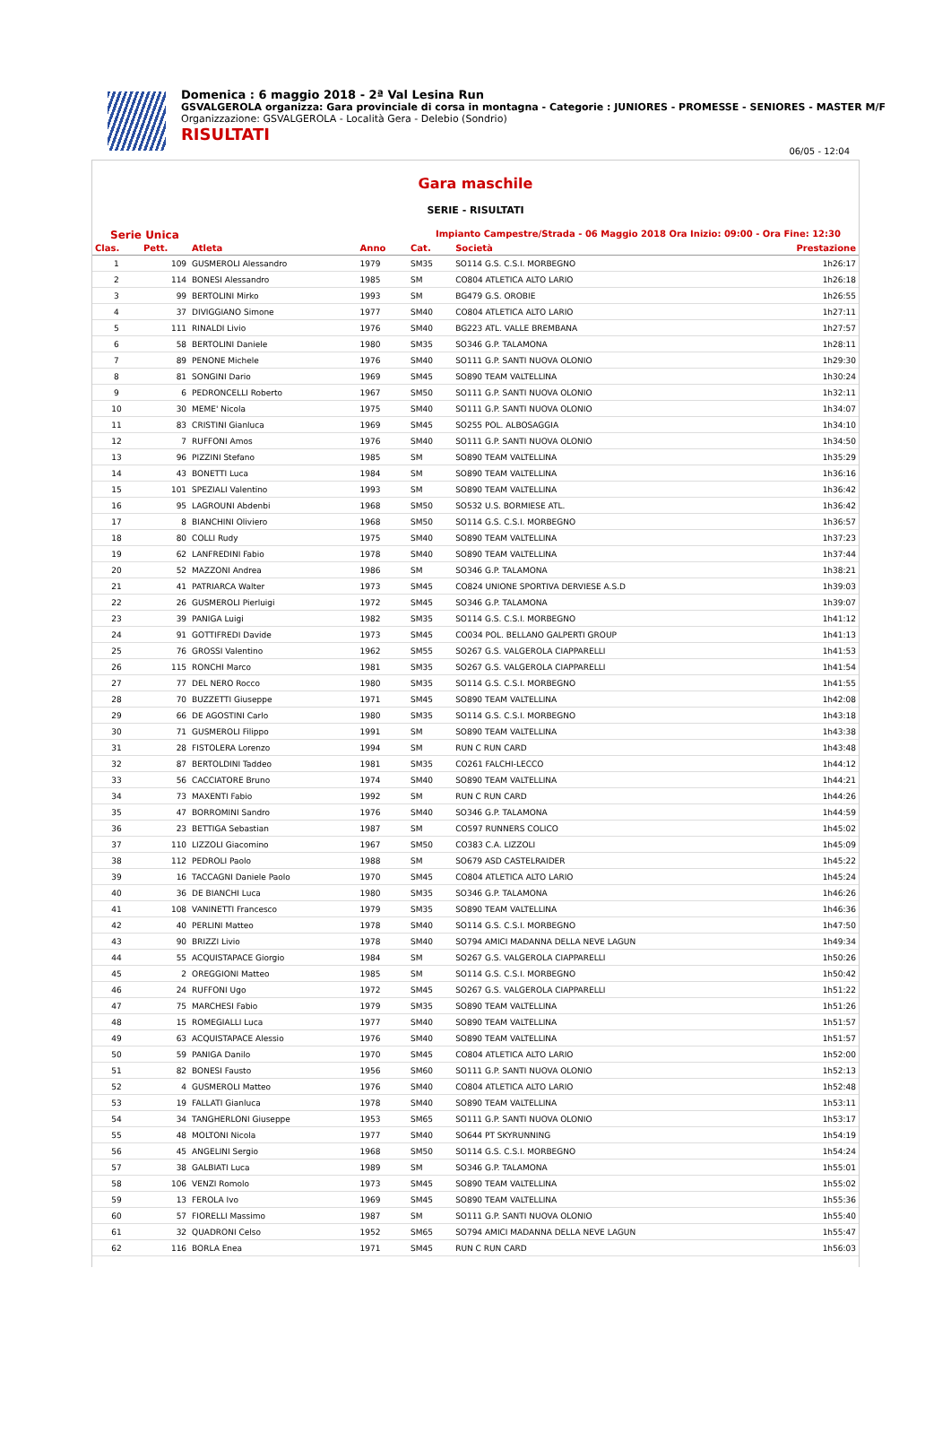Domenica : 6 maggio 2018 - 2ª Val Lesina Run
GSVALGEROLA organizza: Gara provinciale di corsa in montagna - Categorie : JUNIORES - PROMESSE - SENIORES - MASTER M/F
Organizzazione: GSVALGEROLA - Località Gera - Delebio (Sondrio)
RISULTATI
06/05 - 12:04
Gara maschile
SERIE - RISULTATI
Serie Unica Impianto Campestre/Strada - 06 Maggio 2018 Ora Inizio: 09:00 - Ora Fine: 12:30
| Clas. | Pett. | Atleta | Anno | Cat. | Società | Prestazione |
| --- | --- | --- | --- | --- | --- | --- |
| 1 | 109 | GUSMEROLI Alessandro | 1979 | SM35 | SO114 G.S. C.S.I. MORBEGNO | 1h26:17 |
| 2 | 114 | BONESI Alessandro | 1985 | SM | CO804 ATLETICA ALTO LARIO | 1h26:18 |
| 3 | 99 | BERTOLINI Mirko | 1993 | SM | BG479 G.S. OROBIE | 1h26:55 |
| 4 | 37 | DIVIGGIANO Simone | 1977 | SM40 | CO804 ATLETICA ALTO LARIO | 1h27:11 |
| 5 | 111 | RINALDI Livio | 1976 | SM40 | BG223 ATL. VALLE BREMBANA | 1h27:57 |
| 6 | 58 | BERTOLINI Daniele | 1980 | SM35 | SO346 G.P. TALAMONA | 1h28:11 |
| 7 | 89 | PENONE Michele | 1976 | SM40 | SO111 G.P. SANTI NUOVA OLONIO | 1h29:30 |
| 8 | 81 | SONGINI Dario | 1969 | SM45 | SO890 TEAM VALTELLINA | 1h30:24 |
| 9 | 6 | PEDRONCELLI Roberto | 1967 | SM50 | SO111 G.P. SANTI NUOVA OLONIO | 1h32:11 |
| 10 | 30 | MEME' Nicola | 1975 | SM40 | SO111 G.P. SANTI NUOVA OLONIO | 1h34:07 |
| 11 | 83 | CRISTINI Gianluca | 1969 | SM45 | SO255 POL. ALBOSAGGIA | 1h34:10 |
| 12 | 7 | RUFFONI Amos | 1976 | SM40 | SO111 G.P. SANTI NUOVA OLONIO | 1h34:50 |
| 13 | 96 | PIZZINI Stefano | 1985 | SM | SO890 TEAM VALTELLINA | 1h35:29 |
| 14 | 43 | BONETTI Luca | 1984 | SM | SO890 TEAM VALTELLINA | 1h36:16 |
| 15 | 101 | SPEZIALI Valentino | 1993 | SM | SO890 TEAM VALTELLINA | 1h36:42 |
| 16 | 95 | LAGROUNI Abdenbi | 1968 | SM50 | SO532 U.S. BORMIESE ATL. | 1h36:42 |
| 17 | 8 | BIANCHINI Oliviero | 1968 | SM50 | SO114 G.S. C.S.I. MORBEGNO | 1h36:57 |
| 18 | 80 | COLLI Rudy | 1975 | SM40 | SO890 TEAM VALTELLINA | 1h37:23 |
| 19 | 62 | LANFREDINI Fabio | 1978 | SM40 | SO890 TEAM VALTELLINA | 1h37:44 |
| 20 | 52 | MAZZONI Andrea | 1986 | SM | SO346 G.P. TALAMONA | 1h38:21 |
| 21 | 41 | PATRIARCA Walter | 1973 | SM45 | CO824 UNIONE SPORTIVA DERVIESE A.S.D | 1h39:03 |
| 22 | 26 | GUSMEROLI Pierluigi | 1972 | SM45 | SO346 G.P. TALAMONA | 1h39:07 |
| 23 | 39 | PANIGA Luigi | 1982 | SM35 | SO114 G.S. C.S.I. MORBEGNO | 1h41:12 |
| 24 | 91 | GOTTIFREDI Davide | 1973 | SM45 | CO034 POL. BELLANO GALPERTI GROUP | 1h41:13 |
| 25 | 76 | GROSSI Valentino | 1962 | SM55 | SO267 G.S. VALGEROLA CIAPPARELLI | 1h41:53 |
| 26 | 115 | RONCHI Marco | 1981 | SM35 | SO267 G.S. VALGEROLA CIAPPARELLI | 1h41:54 |
| 27 | 77 | DEL NERO Rocco | 1980 | SM35 | SO114 G.S. C.S.I. MORBEGNO | 1h41:55 |
| 28 | 70 | BUZZETTI Giuseppe | 1971 | SM45 | SO890 TEAM VALTELLINA | 1h42:08 |
| 29 | 66 | DE AGOSTINI Carlo | 1980 | SM35 | SO114 G.S. C.S.I. MORBEGNO | 1h43:18 |
| 30 | 71 | GUSMEROLI Filippo | 1991 | SM | SO890 TEAM VALTELLINA | 1h43:38 |
| 31 | 28 | FISTOLERA Lorenzo | 1994 | SM | RUN C RUN CARD | 1h43:48 |
| 32 | 87 | BERTOLDINI Taddeo | 1981 | SM35 | CO261 FALCHI-LECCO | 1h44:12 |
| 33 | 56 | CACCIATORE Bruno | 1974 | SM40 | SO890 TEAM VALTELLINA | 1h44:21 |
| 34 | 73 | MAXENTI Fabio | 1992 | SM | RUN C RUN CARD | 1h44:26 |
| 35 | 47 | BORROMINI Sandro | 1976 | SM40 | SO346 G.P. TALAMONA | 1h44:59 |
| 36 | 23 | BETTIGA Sebastian | 1987 | SM | CO597 RUNNERS COLICO | 1h45:02 |
| 37 | 110 | LIZZOLI Giacomino | 1967 | SM50 | CO383 C.A. LIZZOLI | 1h45:09 |
| 38 | 112 | PEDROLI Paolo | 1988 | SM | SO679 ASD CASTELRAIDER | 1h45:22 |
| 39 | 16 | TACCAGNI Daniele Paolo | 1970 | SM45 | CO804 ATLETICA ALTO LARIO | 1h45:24 |
| 40 | 36 | DE BIANCHI Luca | 1980 | SM35 | SO346 G.P. TALAMONA | 1h46:26 |
| 41 | 108 | VANINETTI Francesco | 1979 | SM35 | SO890 TEAM VALTELLINA | 1h46:36 |
| 42 | 40 | PERLINI Matteo | 1978 | SM40 | SO114 G.S. C.S.I. MORBEGNO | 1h47:50 |
| 43 | 90 | BRIZZI Livio | 1978 | SM40 | SO794 AMICI MADANNA DELLA NEVE LAGUN | 1h49:34 |
| 44 | 55 | ACQUISTAPACE Giorgio | 1984 | SM | SO267 G.S. VALGEROLA CIAPPARELLI | 1h50:26 |
| 45 | 2 | OREGGIONI Matteo | 1985 | SM | SO114 G.S. C.S.I. MORBEGNO | 1h50:42 |
| 46 | 24 | RUFFONI Ugo | 1972 | SM45 | SO267 G.S. VALGEROLA CIAPPARELLI | 1h51:22 |
| 47 | 75 | MARCHESI Fabio | 1979 | SM35 | SO890 TEAM VALTELLINA | 1h51:26 |
| 48 | 15 | ROMEGIALLI Luca | 1977 | SM40 | SO890 TEAM VALTELLINA | 1h51:57 |
| 49 | 63 | ACQUISTAPACE Alessio | 1976 | SM40 | SO890 TEAM VALTELLINA | 1h51:57 |
| 50 | 59 | PANIGA Danilo | 1970 | SM45 | CO804 ATLETICA ALTO LARIO | 1h52:00 |
| 51 | 82 | BONESI Fausto | 1956 | SM60 | SO111 G.P. SANTI NUOVA OLONIO | 1h52:13 |
| 52 | 4 | GUSMEROLI Matteo | 1976 | SM40 | CO804 ATLETICA ALTO LARIO | 1h52:48 |
| 53 | 19 | FALLATI Gianluca | 1978 | SM40 | SO890 TEAM VALTELLINA | 1h53:11 |
| 54 | 34 | TANGHERLONI Giuseppe | 1953 | SM65 | SO111 G.P. SANTI NUOVA OLONIO | 1h53:17 |
| 55 | 48 | MOLTONI Nicola | 1977 | SM40 | SO644 PT SKYRUNNING | 1h54:19 |
| 56 | 45 | ANGELINI Sergio | 1968 | SM50 | SO114 G.S. C.S.I. MORBEGNO | 1h54:24 |
| 57 | 38 | GALBIATI Luca | 1989 | SM | SO346 G.P. TALAMONA | 1h55:01 |
| 58 | 106 | VENZI Romolo | 1973 | SM45 | SO890 TEAM VALTELLINA | 1h55:02 |
| 59 | 13 | FEROLA Ivo | 1969 | SM45 | SO890 TEAM VALTELLINA | 1h55:36 |
| 60 | 57 | FIORELLI Massimo | 1987 | SM | SO111 G.P. SANTI NUOVA OLONIO | 1h55:40 |
| 61 | 32 | QUADRONI Celso | 1952 | SM65 | SO794 AMICI MADANNA DELLA NEVE LAGUN | 1h55:47 |
| 62 | 116 | BORLA Enea | 1971 | SM45 | RUN C RUN CARD | 1h56:03 |